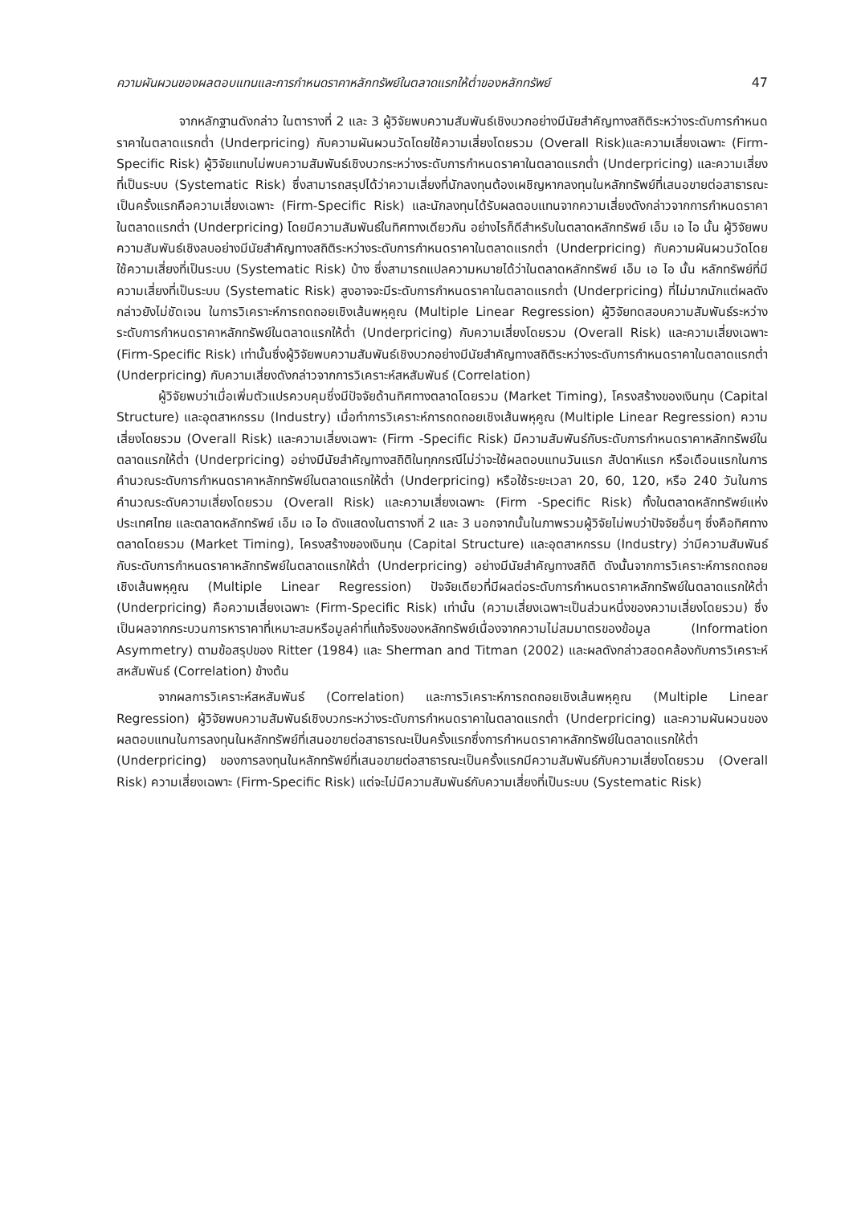ความผันผวนของผลตอบแทนและการกำหนดราคาหลักทรัพย์ในตลาดแรกให้ต่ำของหลักทรัพย์ 47
จากหลักฐานดังกล่าว ในตารางที่ 2 และ 3 ผู้วิจัยพบความสัมพันธ์เชิงบวกอย่างมีนัยสำคัญทางสถิติระหว่างระดับการกำหนดราคาในตลาดแรกต่ำ (Underpricing) กับความผันผวนวัดโดยใช้ความเสี่ยงโดยรวม (Overall Risk)และความเสี่ยงเฉพาะ (Firm-Specific Risk) ผู้วิจัยแทบไม่พบความสัมพันธ์เชิงบวกระหว่างระดับการกำหนดราคาในตลาดแรกต่ำ (Underpricing) และความเสี่ยงที่เป็นระบบ (Systematic Risk) ซึ่งสามารถสรุปได้ว่าความเสี่ยงที่นักลงทุนต้องเผชิญหากลงทุนในหลักทรัพย์ที่เสนอขายต่อสาธารณะเป็นครั้งแรกคือความเสี่ยงเฉพาะ (Firm-Specific Risk) และนักลงทุนได้รับผลตอบแทนจากความเสี่ยงดังกล่าวจากการกำหนดราคาในตลาดแรกต่ำ (Underpricing) โดยมีความสัมพันธ์ในทิศทางเดียวกัน อย่างไรก็ดีสำหรับในตลาดหลักทรัพย์ เอ็ม เอ ไอ นั้น ผู้วิจัยพบความสัมพันธ์เชิงลบอย่างมีนัยสำคัญทางสถิติระหว่างระดับการกำหนดราคาในตลาดแรกต่ำ (Underpricing) กับความผันผวนวัดโดยใช้ความเสี่ยงที่เป็นระบบ (Systematic Risk) บ้าง ซึ่งสามารถแปลความหมายได้ว่าในตลาดหลักทรัพย์ เอ็ม เอ ไอ นั้น หลักทรัพย์ที่มีความเสี่ยงที่เป็นระบบ (Systematic Risk) สูงอาจจะมีระดับการกำหนดราคาในตลาดแรกต่ำ (Underpricing) ที่ไม่มากนักแต่ผลดังกล่าวยังไม่ชัดเจน ในการวิเคราะห์การถดถอยเชิงเส้นพหุคูณ (Multiple Linear Regression) ผู้วิจัยทดสอบความสัมพันธ์ระหว่างระดับการกำหนดราคาหลักทรัพย์ในตลาดแรกให้ต่ำ (Underpricing) กับความเสี่ยงโดยรวม (Overall Risk) และความเสี่ยงเฉพาะ (Firm-Specific Risk) เท่านั้นซึ่งผู้วิจัยพบความสัมพันธ์เชิงบวกอย่างมีนัยสำคัญทางสถิติระหว่างระดับการกำหนดราคาในตลาดแรกต่ำ (Underpricing) กับความเสี่ยงดังกล่าวจากการวิเคราะห์สหสัมพันธ์ (Correlation)
ผู้วิจัยพบว่าเมื่อเพิ่มตัวแปรควบคุมซึ่งมีปัจจัยด้านทิศทางตลาดโดยรวม (Market Timing), โครงสร้างของเงินทุน (Capital Structure) และอุตสาหกรรม (Industry) เมื่อทำการวิเคราะห์การถดถอยเชิงเส้นพหุคูณ (Multiple Linear Regression) ความเสี่ยงโดยรวม (Overall Risk) และความเสี่ยงเฉพาะ (Firm -Specific Risk) มีความสัมพันธ์กับระดับการกำหนดราคาหลักทรัพย์ในตลาดแรกให้ต่ำ (Underpricing) อย่างมีนัยสำคัญทางสถิติในทุกกรณีไม่ว่าจะใช้ผลตอบแทนวันแรก สัปดาห์แรก หรือเดือนแรกในการคำนวณระดับการกำหนดราคาหลักทรัพย์ในตลาดแรกให้ต่ำ (Underpricing) หรือใช้ระยะเวลา 20, 60, 120, หรือ 240 วันในการคำนวณระดับความเสี่ยงโดยรวม (Overall Risk) และความเสี่ยงเฉพาะ (Firm -Specific Risk) ทั้งในตลาดหลักทรัพย์แห่งประเทศไทย และตลาดหลักทรัพย์ เอ็ม เอ ไอ ดังแสดงในตารางที่ 2 และ 3 นอกจากนั้นในภาพรวมผู้วิจัยไม่พบว่าปัจจัยอื่นๆ ซึ่งคือทิศทางตลาดโดยรวม (Market Timing), โครงสร้างของเงินทุน (Capital Structure) และอุตสาหกรรม (Industry) ว่ามีความสัมพันธ์กับระดับการกำหนดราคาหลักทรัพย์ในตลาดแรกให้ต่ำ (Underpricing) อย่างมีนัยสำคัญทางสถิติ ดังนั้นจากการวิเคราะห์การถดถอยเชิงเส้นพหุคูณ (Multiple Linear Regression) ปัจจัยเดียวที่มีผลต่อระดับการกำหนดราคาหลักทรัพย์ในตลาดแรกให้ต่ำ (Underpricing) คือความเสี่ยงเฉพาะ (Firm-Specific Risk) เท่านั้น (ความเสี่ยงเฉพาะเป็นส่วนหนึ่งของความเสี่ยงโดยรวม) ซึ่งเป็นผลจากกระบวนการหาราคาที่เหมาะสมหรือมูลค่าที่แท้จริงของหลักทรัพย์เนื่องจากความไม่สมมาตรของข้อมูล (Information Asymmetry) ตามข้อสรุปของ Ritter (1984) และ Sherman and Titman (2002) และผลดังกล่าวสอดคล้องกับการวิเคราะห์สหสัมพันธ์ (Correlation) ข้างต้น
จากผลการวิเคราะห์สหสัมพันธ์ (Correlation) และการวิเคราะห์การถดถอยเชิงเส้นพหุคูณ (Multiple Linear Regression) ผู้วิจัยพบความสัมพันธ์เชิงบวกระหว่างระดับการกำหนดราคาในตลาดแรกต่ำ (Underpricing) และความผันผวนของผลตอบแทนในการลงทุนในหลักทรัพย์ที่เสนอขายต่อสาธารณะเป็นครั้งแรกซึ่งการกำหนดราคาหลักทรัพย์ในตลาดแรกให้ต่ำ (Underpricing) ของการลงทุนในหลักทรัพย์ที่เสนอขายต่อสาธารณะเป็นครั้งแรกมีความสัมพันธ์กับความเสี่ยงโดยรวม (Overall Risk) ความเสี่ยงเฉพาะ (Firm-Specific Risk) แต่จะไม่มีความสัมพันธ์กับความเสี่ยงที่เป็นระบบ (Systematic Risk)